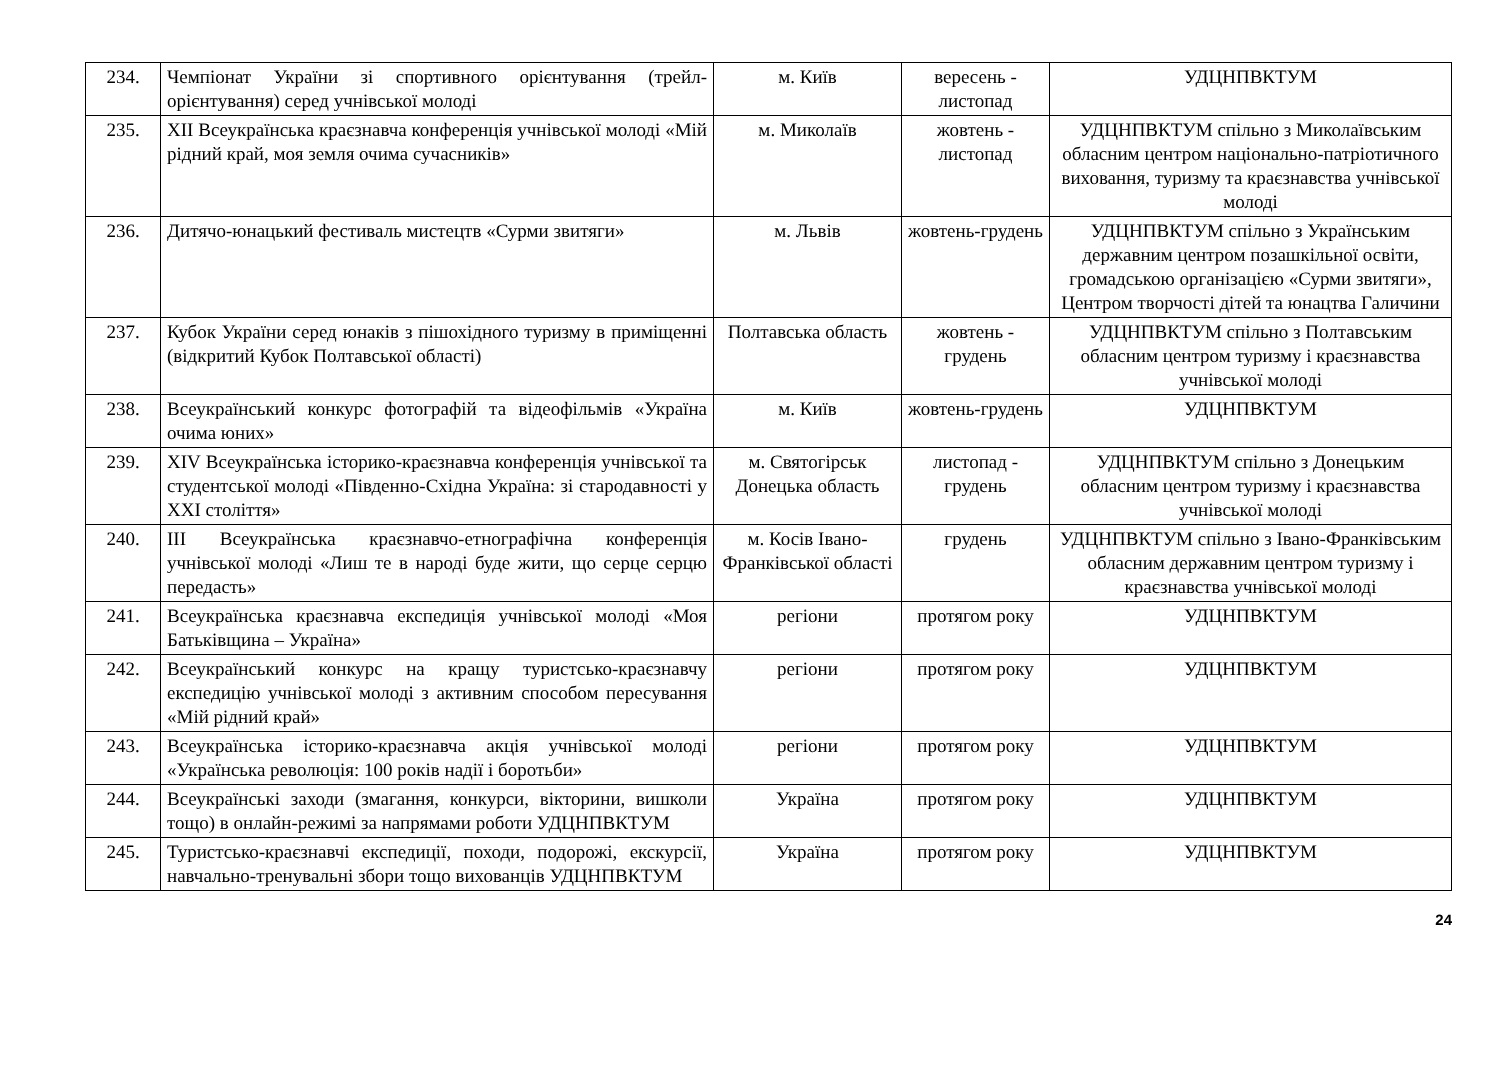| 234. | Чемпіонат України зі спортивного орієнтування (трейл-орієнтування) серед учнівської молоді | м. Київ | вересень - листопад | УДЦНПВКТУМ |
| 235. | XII Всеукраїнська краєзнавча конференція учнівської молоді «Мій рідний край, моя земля очима сучасників» | м. Миколаїв | жовтень - листопад | УДЦНПВКТУМ спільно з Миколаївським обласним центром національно-патріотичного виховання, туризму та краєзнавства учнівської молоді |
| 236. | Дитячо-юнацький фестиваль мистецтв «Сурми звитяги» | м. Львів | жовтень-грудень | УДЦНПВКТУМ спільно з Українським державним центром позашкільної освіти, громадською організацією «Сурми звитяги», Центром творчості дітей та юнацтва Галичини |
| 237. | Кубок України серед юнаків з пішохідного туризму в приміщенні (відкритий Кубок Полтавської області) | Полтавська область | жовтень - грудень | УДЦНПВКТУМ спільно з Полтавським обласним центром туризму і краєзнавства учнівської молоді |
| 238. | Всеукраїнський конкурс фотографій та відеофільмів «Україна очима юних» | м. Київ | жовтень-грудень | УДЦНПВКТУМ |
| 239. | XIV Всеукраїнська історико-краєзнавча конференція учнівської та студентської молоді «Південно-Східна Україна: зі стародавності у XXI століття» | м. Святогірськ Донецька область | листопад - грудень | УДЦНПВКТУМ спільно з Донецьким обласним центром туризму і краєзнавства учнівської молоді |
| 240. | III Всеукраїнська краєзнавчо-етнографічна конференція учнівської молоді «Лиш те в народі буде жити, що серце серцю передасть» | м. Косів Івано-Франківської області | грудень | УДЦНПВКТУМ спільно з Івано-Франківським обласним державним центром туризму і краєзнавства учнівської молоді |
| 241. | Всеукраїнська краєзнавча експедиція учнівської молоді «Моя Батьківщина – Україна» | регіони | протягом року | УДЦНПВКТУМ |
| 242. | Всеукраїнський конкурс на кращу туристсько-краєзнавчу експедицію учнівської молоді з активним способом пересування «Мій рідний край» | регіони | протягом року | УДЦНПВКТУМ |
| 243. | Всеукраїнська історико-краєзнавча акція учнівської молоді «Українська революція: 100 років надії і боротьби» | регіони | протягом року | УДЦНПВКТУМ |
| 244. | Всеукраїнські заходи (змагання, конкурси, вікторини, вишколи тощо) в онлайн-режимі за напрямами роботи УДЦНПВКТУМ | Україна | протягом року | УДЦНПВКТУМ |
| 245. | Туристсько-краєзнавчі експедиції, походи, подорожі, екскурсії, навчально-тренувальні збори тощо вихованців УДЦНПВКТУМ | Україна | протягом року | УДЦНПВКТУМ |
24